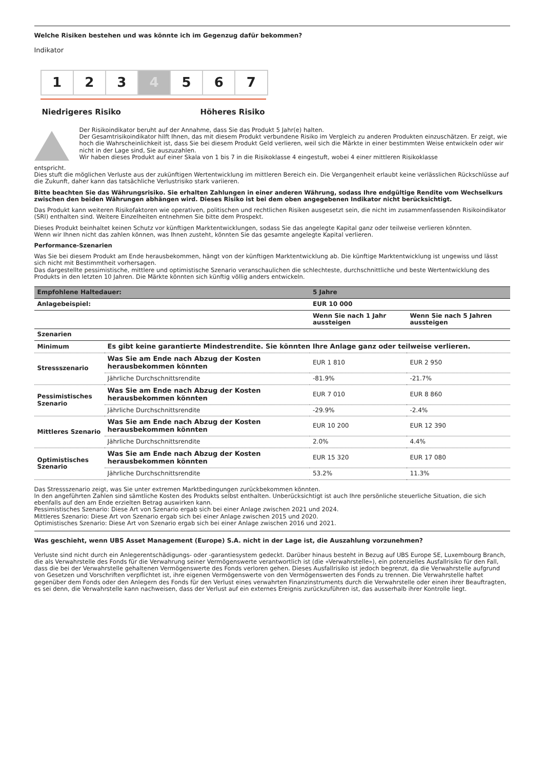Welche Risiken bestehen und was könnte ich im Gegenzug dafür bekommen?
Indikator
1 2 3 4 5 6 7
Niedrigeres Risiko Höheres Risiko
Der Risikoindikator beruht auf der Annahme, dass Sie das Produkt 5 Jahr(e) halten.
Der Gesamtrisikoindikator hilft Ihnen, das mit diesem Produkt verbundene Risiko im Vergleich zu anderen Produkten einzuschätzen. Er zeigt, wie hoch die Wahrscheinlichkeit ist, dass Sie bei diesem Produkt Geld verlieren, weil sich die Märkte in einer bestimmten Weise entwickeln oder wir nicht in der Lage sind, Sie auszuzahlen.
Wir haben dieses Produkt auf einer Skala von 1 bis 7 in die Risikoklasse 4 eingestuft, wobei 4 einer mittleren Risikoklasse
entspricht.
Dies stuft die möglichen Verluste aus der zukünftigen Wertentwicklung im mittleren Bereich ein. Die Vergangenheit erlaubt keine verlässlichen Rückschlüsse auf die Zukunft, daher kann das tatsächliche Verlustrisiko stark variieren.
Bitte beachten Sie das Währungsrisiko. Sie erhalten Zahlungen in einer anderen Währung, sodass Ihre endgültige Rendite vom Wechselkurs zwischen den beiden Währungen abhängen wird. Dieses Risiko ist bei dem oben angegebenen Indikator nicht berücksichtigt.
Das Produkt kann weiteren Risikofaktoren wie operativen, politischen und rechtlichen Risiken ausgesetzt sein, die nicht im zusammenfassenden Risikoindikator (SRI) enthalten sind. Weitere Einzelheiten entnehmen Sie bitte dem Prospekt.
Dieses Produkt beinhaltet keinen Schutz vor künftigen Marktentwicklungen, sodass Sie das angelegte Kapital ganz oder teilweise verlieren könnten.
Wenn wir Ihnen nicht das zahlen können, was Ihnen zusteht, könnten Sie das gesamte angelegte Kapital verlieren.
Performance-Szenarien
Was Sie bei diesem Produkt am Ende herausbekommen, hängt von der künftigen Marktentwicklung ab. Die künftige Marktentwicklung ist ungewiss und lässt sich nicht mit Bestimmtheit vorhersagen.
Das dargestellte pessimistische, mittlere und optimistische Szenario veranschaulichen die schlechteste, durchschnittliche und beste Wertentwicklung des Produkts in den letzten 10 Jahren. Die Märkte könnten sich künftig völlig anders entwickeln.
| Empfohlene Haltedauer: | | 5 Jahre | |
| --- | --- | --- | --- |
| Anlagebeispiel: | | EUR 10 000 | |
| | | Wenn Sie nach 1 Jahr aussteigen | Wenn Sie nach 5 Jahren aussteigen |
| Szenarien | | | |
| Minimum | Es gibt keine garantierte Mindestrendite. Sie könnten Ihre Anlage ganz oder teilweise verlieren. | | |
| Stressszenario | Was Sie am Ende nach Abzug der Kosten herausbekommen könnten | EUR 1 810 | EUR 2 950 |
| | Jährliche Durchschnittsrendite | -81.9% | -21.7% |
| Pessimistisches Szenario | Was Sie am Ende nach Abzug der Kosten herausbekommen könnten | EUR 7 010 | EUR 8 860 |
| | Jährliche Durchschnittsrendite | -29.9% | -2.4% |
| Mittleres Szenario | Was Sie am Ende nach Abzug der Kosten herausbekommen könnten | EUR 10 200 | EUR 12 390 |
| | Jährliche Durchschnittsrendite | 2.0% | 4.4% |
| Optimistisches Szenario | Was Sie am Ende nach Abzug der Kosten herausbekommen könnten | EUR 15 320 | EUR 17 080 |
| | Jährliche Durchschnittsrendite | 53.2% | 11.3% |
Das Stressszenario zeigt, was Sie unter extremen Marktbedingungen zurückbekommen könnten.
In den angeführten Zahlen sind sämtliche Kosten des Produkts selbst enthalten. Unberücksichtigt ist auch Ihre persönliche steuerliche Situation, die sich ebenfalls auf den am Ende erzielten Betrag auswirken kann.
Pessimistisches Szenario: Diese Art von Szenario ergab sich bei einer Anlage zwischen 2021 und 2024.
Mittleres Szenario: Diese Art von Szenario ergab sich bei einer Anlage zwischen 2015 und 2020.
Optimistisches Szenario: Diese Art von Szenario ergab sich bei einer Anlage zwischen 2016 und 2021.
Was geschieht, wenn UBS Asset Management (Europe) S.A. nicht in der Lage ist, die Auszahlung vorzunehmen?
Verluste sind nicht durch ein Anlegerentschädigungs- oder -garantiesystem gedeckt. Darüber hinaus besteht in Bezug auf UBS Europe SE, Luxembourg Branch, die als Verwahrstelle des Fonds für die Verwahrung seiner Vermögenswerte verantwortlich ist (die «Verwahrstelle»), ein potenzielles Ausfallrisiko für den Fall, dass die bei der Verwahrstelle gehaltenen Vermögenswerte des Fonds verloren gehen. Dieses Ausfallrisiko ist jedoch begrenzt, da die Verwahrstelle aufgrund von Gesetzen und Vorschriften verpflichtet ist, ihre eigenen Vermögenswerte von den Vermögenswerten des Fonds zu trennen. Die Verwahrstelle haftet gegenüber dem Fonds oder den Anlegern des Fonds für den Verlust eines verwahrten Finanzinstruments durch die Verwahrstelle oder einen ihrer Beauftragten, es sei denn, die Verwahrstelle kann nachweisen, dass der Verlust auf ein externes Ereignis zurückzuführen ist, das ausserhalb ihrer Kontrolle liegt.